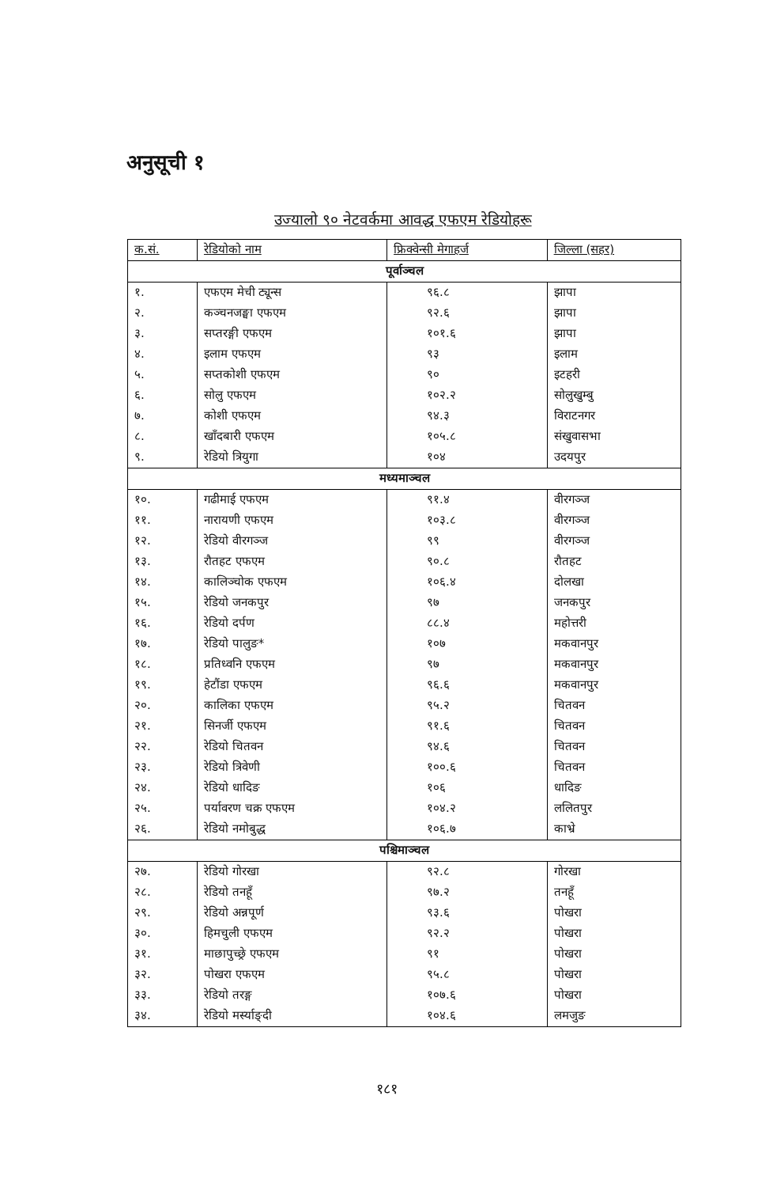अनुसूची १
उज्यालो ९० नेटवर्कमा आवद्ध एफएम रेडियोहरू
| क.सं. | रेडियोको नाम | फ्रिक्वेन्सी मेगाहर्ज | जिल्ला (सहर) |
| --- | --- | --- | --- |
| पूर्वाञ्चल | | | |
| १. | एफएम मेची ट्यून्स | ९६.८ | झापा |
| २. | कञ्चनजङ्घा एफएम | ९२.६ | झापा |
| ३. | सप्तरङ्गी एफएम | १०१.६ | झापा |
| ४. | इलाम एफएम | ९३ | इलाम |
| ५. | सप्तकोशी एफएम | ९० | इटहरी |
| ६. | सोलु एफएम | १०२.२ | सोलुखुम्बु |
| ७. | कोशी एफएम | ९४.३ | विराटनगर |
| ८. | खाँदबारी एफएम | १०५.८ | संखुवासभा |
| ९. | रेडियो त्रियुगा | १०४ | उदयपुर |
| मध्यमाञ्चल | | | |
| १०. | गढीमाई एफएम | ९१.४ | वीरगञ्ज |
| ११. | नारायणी एफएम | १०३.८ | वीरगञ्ज |
| १२. | रेडियो वीरगञ्ज | ९९ | वीरगञ्ज |
| १३. | रौतहट एफएम | ९०.८ | रौतहट |
| १४. | कालिञ्चोक एफएम | १०६.४ | दोलखा |
| १५. | रेडियो जनकपुर | ९७ | जनकपुर |
| १६. | रेडियो दर्पण | ८८.४ | महोत्तरी |
| १७. | रेडियो पालुङ* | १०७ | मकवानपुर |
| १८. | प्रतिध्वनि एफएम | ९७ | मकवानपुर |
| १९. | हेटौंडा एफएम | ९६.६ | मकवानपुर |
| २०. | कालिका एफएम | ९५.२ | चितवन |
| २१. | सिनर्जी एफएम | ९१.६ | चितवन |
| २२. | रेडियो चितवन | ९४.६ | चितवन |
| २३. | रेडियो त्रिवेणी | १००.६ | चितवन |
| २४. | रेडियो धादिङ | १०६ | धादिङ |
| २५. | पर्यावरण चक्र एफएम | १०४.२ | ललितपुर |
| २६. | रेडियो नमोबुद्ध | १०६.७ | काभ्रे |
| पश्चिमाञ्चल | | | |
| २७. | रेडियो गोरखा | ९२.८ | गोरखा |
| २८. | रेडियो तनहूँ | ९७.२ | तनहूँ |
| २९. | रेडियो अन्नपूर्ण | ९३.६ | पोखरा |
| ३०. | हिमचुली एफएम | ९२.२ | पोखरा |
| ३१. | माछापुच्छ्रे एफएम | ९१ | पोखरा |
| ३२. | पोखरा एफएम | ९५.८ | पोखरा |
| ३३. | रेडियो तरङ्ग | १०७.६ | पोखरा |
| ३४. | रेडियो मर्स्याङ्दी | १०४.६ | लमजुङ |
१८१